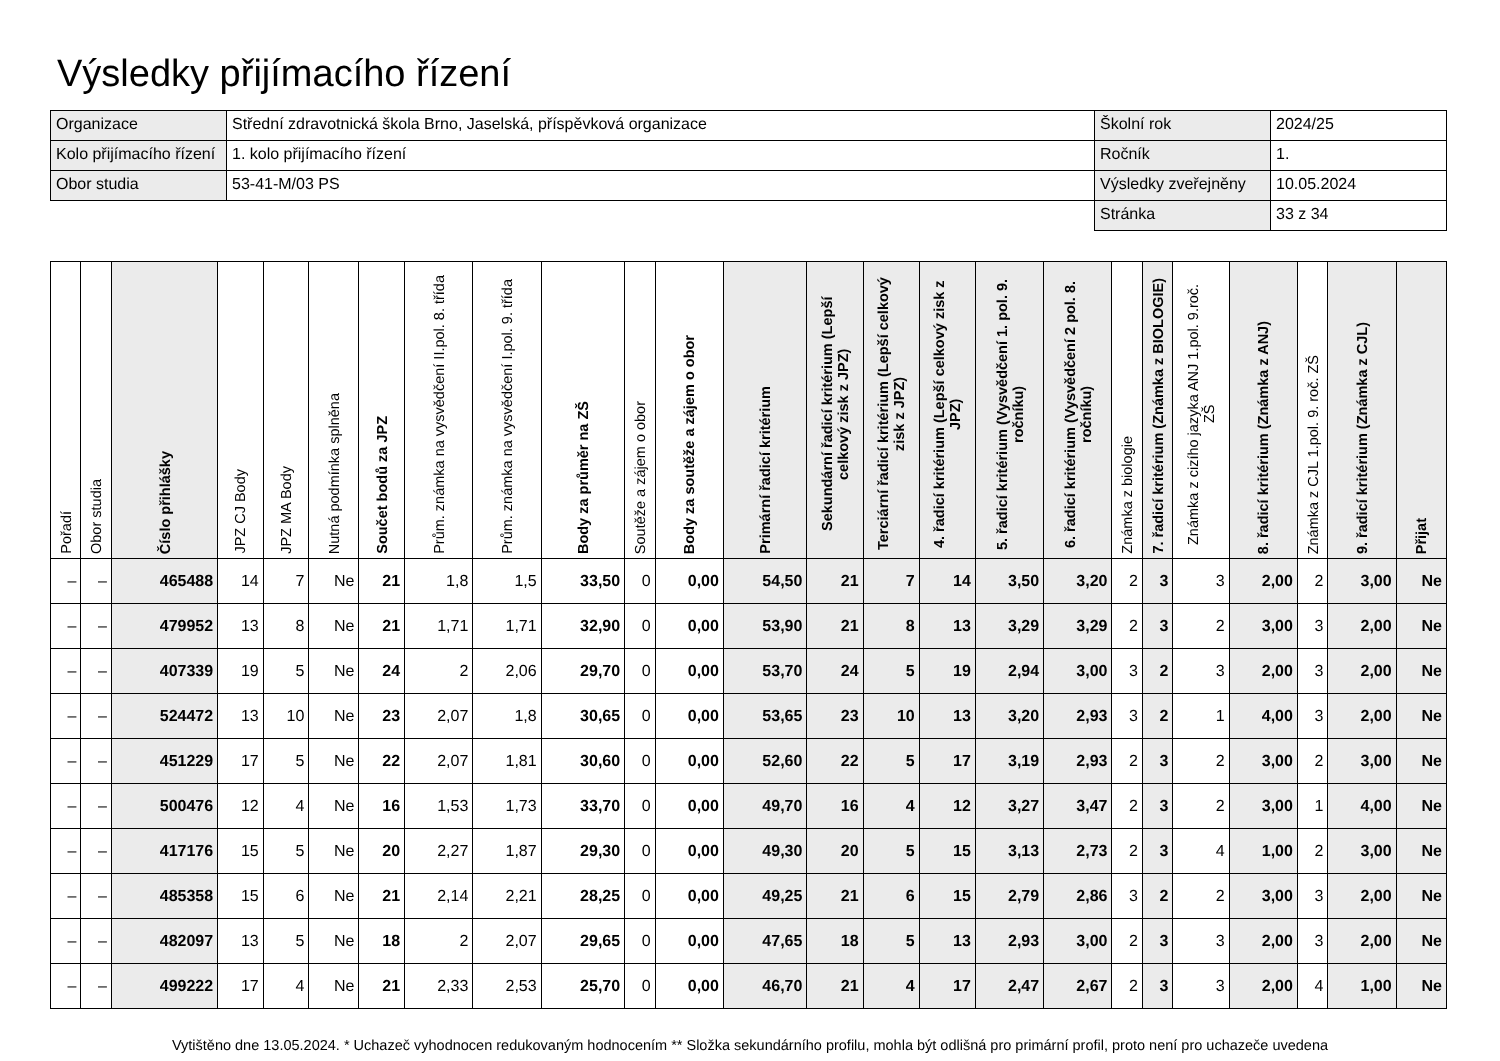Výsledky přijímacího řízení
| Organizace | Střední zdravotnická škola Brno, Jaselská, příspěvková organizace | Školní rok | 2024/25 |
| Kolo přijímacího řízení | 1. kolo přijímacího řízení | Ročník | 1. |
| Obor studia | 53-41-M/03 PS | Výsledky zveřejněny | 10.05.2024 |
| | | Stránka | 33 z 34 |
| Pořadí | Obor studia | Číslo přihlášky | JPZ CJ Body | JPZ MA Body | Nutná podmínka splněna | Součet bodů za JPZ | Prům. známka na vysvědčení II.pol. 8. třída | Prům. známka na vysvědčení I.pol. 9. třída | Body za průměr na ZŠ | Soutěže a zájem o obor | Body za soutěže a zájem o obor | Primární řadicí kritérium | Sekundární řadicí kritérium (Lepší celkový zisk z JPZ) | Terciární řadicí kritérium (Lepší celkový zisk z JPZ) | 4. řadicí kritérium (Lepší celkový zisk z JPZ) | 5. řadicí kritérium (Vysvědčení 1. pol. 9. ročníku) | 6. řadicí kritérium (Vysvědčení 2 pol. 8. ročníku) | Známka z biologie | 7. řadicí kritérium (Známka z BIOLOGIE) | Známka z cizího jazyka ANJ 1.pol. 9.roč. ZŠ | 8. řadicí kritérium (Známka z ANJ) | Známka z CJL 1.pol. 9. roč. ZŠ | 9. řadicí kritérium (Známka z CJL) | Přijat |
| --- | --- | --- | --- | --- | --- | --- | --- | --- | --- | --- | --- | --- | --- | --- | --- | --- | --- | --- | --- | --- | --- | --- | --- | --- |
| – | – | 465488 | 14 | 7 | Ne | 21 | 1,8 | 1,5 | 33,50 | 0 | 0,00 | 54,50 | 21 | 7 | 14 | 3,50 | 3,20 | 2 | 3 | 3 | 2,00 | 2 | 3,00 | Ne |
| – | – | 479952 | 13 | 8 | Ne | 21 | 1,71 | 1,71 | 32,90 | 0 | 0,00 | 53,90 | 21 | 8 | 13 | 3,29 | 3,29 | 2 | 3 | 2 | 3,00 | 3 | 2,00 | Ne |
| – | – | 407339 | 19 | 5 | Ne | 24 | 2 | 2,06 | 29,70 | 0 | 0,00 | 53,70 | 24 | 5 | 19 | 2,94 | 3,00 | 3 | 2 | 3 | 2,00 | 3 | 2,00 | Ne |
| – | – | 524472 | 13 | 10 | Ne | 23 | 2,07 | 1,8 | 30,65 | 0 | 0,00 | 53,65 | 23 | 10 | 13 | 3,20 | 2,93 | 3 | 2 | 1 | 4,00 | 3 | 2,00 | Ne |
| – | – | 451229 | 17 | 5 | Ne | 22 | 2,07 | 1,81 | 30,60 | 0 | 0,00 | 52,60 | 22 | 5 | 17 | 3,19 | 2,93 | 2 | 3 | 2 | 3,00 | 2 | 3,00 | Ne |
| – | – | 500476 | 12 | 4 | Ne | 16 | 1,53 | 1,73 | 33,70 | 0 | 0,00 | 49,70 | 16 | 4 | 12 | 3,27 | 3,47 | 2 | 3 | 2 | 3,00 | 1 | 4,00 | Ne |
| – | – | 417176 | 15 | 5 | Ne | 20 | 2,27 | 1,87 | 29,30 | 0 | 0,00 | 49,30 | 20 | 5 | 15 | 3,13 | 2,73 | 2 | 3 | 4 | 1,00 | 2 | 3,00 | Ne |
| – | – | 485358 | 15 | 6 | Ne | 21 | 2,14 | 2,21 | 28,25 | 0 | 0,00 | 49,25 | 21 | 6 | 15 | 2,79 | 2,86 | 3 | 2 | 2 | 3,00 | 3 | 2,00 | Ne |
| – | – | 482097 | 13 | 5 | Ne | 18 | 2 | 2,07 | 29,65 | 0 | 0,00 | 47,65 | 18 | 5 | 13 | 2,93 | 3,00 | 2 | 3 | 3 | 2,00 | 3 | 2,00 | Ne |
| – | – | 499222 | 17 | 4 | Ne | 21 | 2,33 | 2,53 | 25,70 | 0 | 0,00 | 46,70 | 21 | 4 | 17 | 2,47 | 2,67 | 2 | 3 | 3 | 2,00 | 4 | 1,00 | Ne |
Vytištěno dne 13.05.2024. * Uchazeč vyhodnocen redukovaným hodnocením ** Složka sekundárního profilu, mohla být odlišná pro primární profil, proto není pro uchazeče uvedena